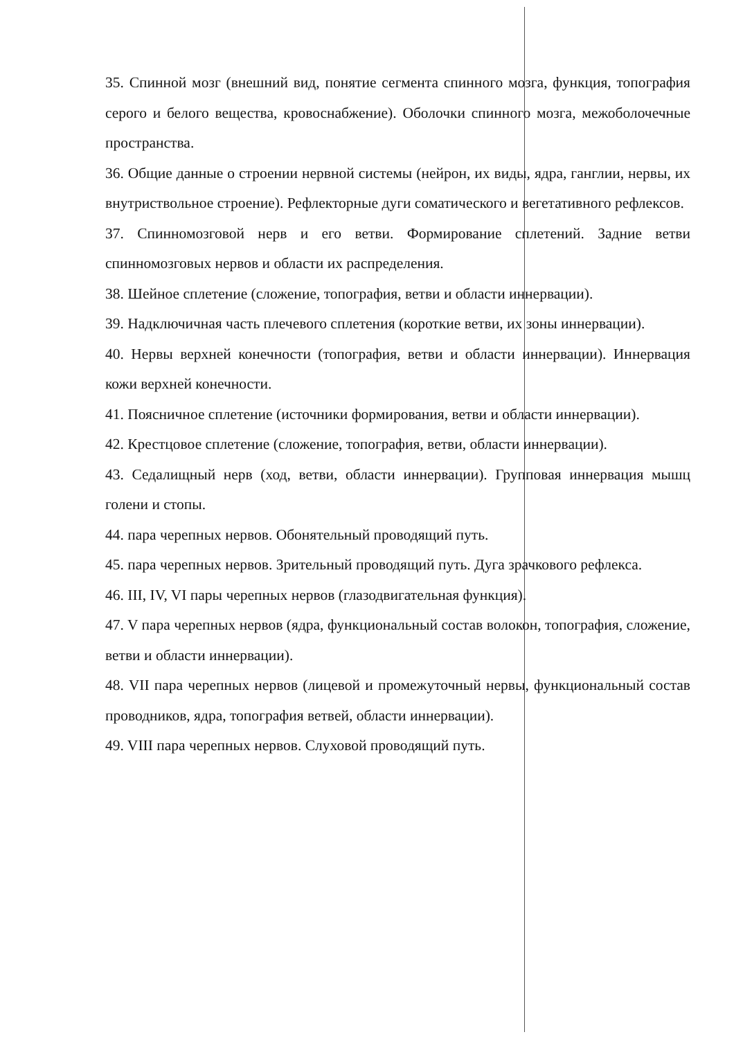35. Спинной мозг (внешний вид, понятие сегмента спинного мозга, функция, топография серого и белого вещества, кровоснабжение). Оболочки спинного мозга, межоболочечные пространства.
36. Общие данные о строении нервной системы (нейрон, их виды, ядра, ганглии, нервы, их внутриствольное строение). Рефлекторные дуги соматического и вегетативного рефлексов.
37. Спинномозговой нерв и его ветви. Формирование сплетений. Задние ветви спинномозговых нервов и области их распределения.
38. Шейное сплетение (сложение, топография, ветви и области иннервации).
39. Надключичная часть плечевого сплетения (короткие ветви, их зоны иннервации).
40. Нервы верхней конечности (топография, ветви и области иннервации). Иннервация кожи верхней конечности.
41. Поясничное сплетение (источники формирования, ветви и области иннервации).
42. Крестцовое сплетение (сложение, топография, ветви, области иннервации).
43. Седалищный нерв (ход, ветви, области иннервации). Групповая иннервация мышц голени и стопы.
44. пара черепных нервов. Обонятельный проводящий путь.
45. пара черепных нервов. Зрительный проводящий путь. Дуга зрачкового рефлекса.
46. III, IV, VI пары черепных нервов (глазодвигательная функция).
47. V пара черепных нервов (ядра, функциональный состав волокон, топография, сложение, ветви и области иннервации).
48. VII пара черепных нервов (лицевой и промежуточный нервы, функциональный состав проводников, ядра, топография ветвей, области иннервации).
49. VIII пара черепных нервов. Слуховой проводящий путь.